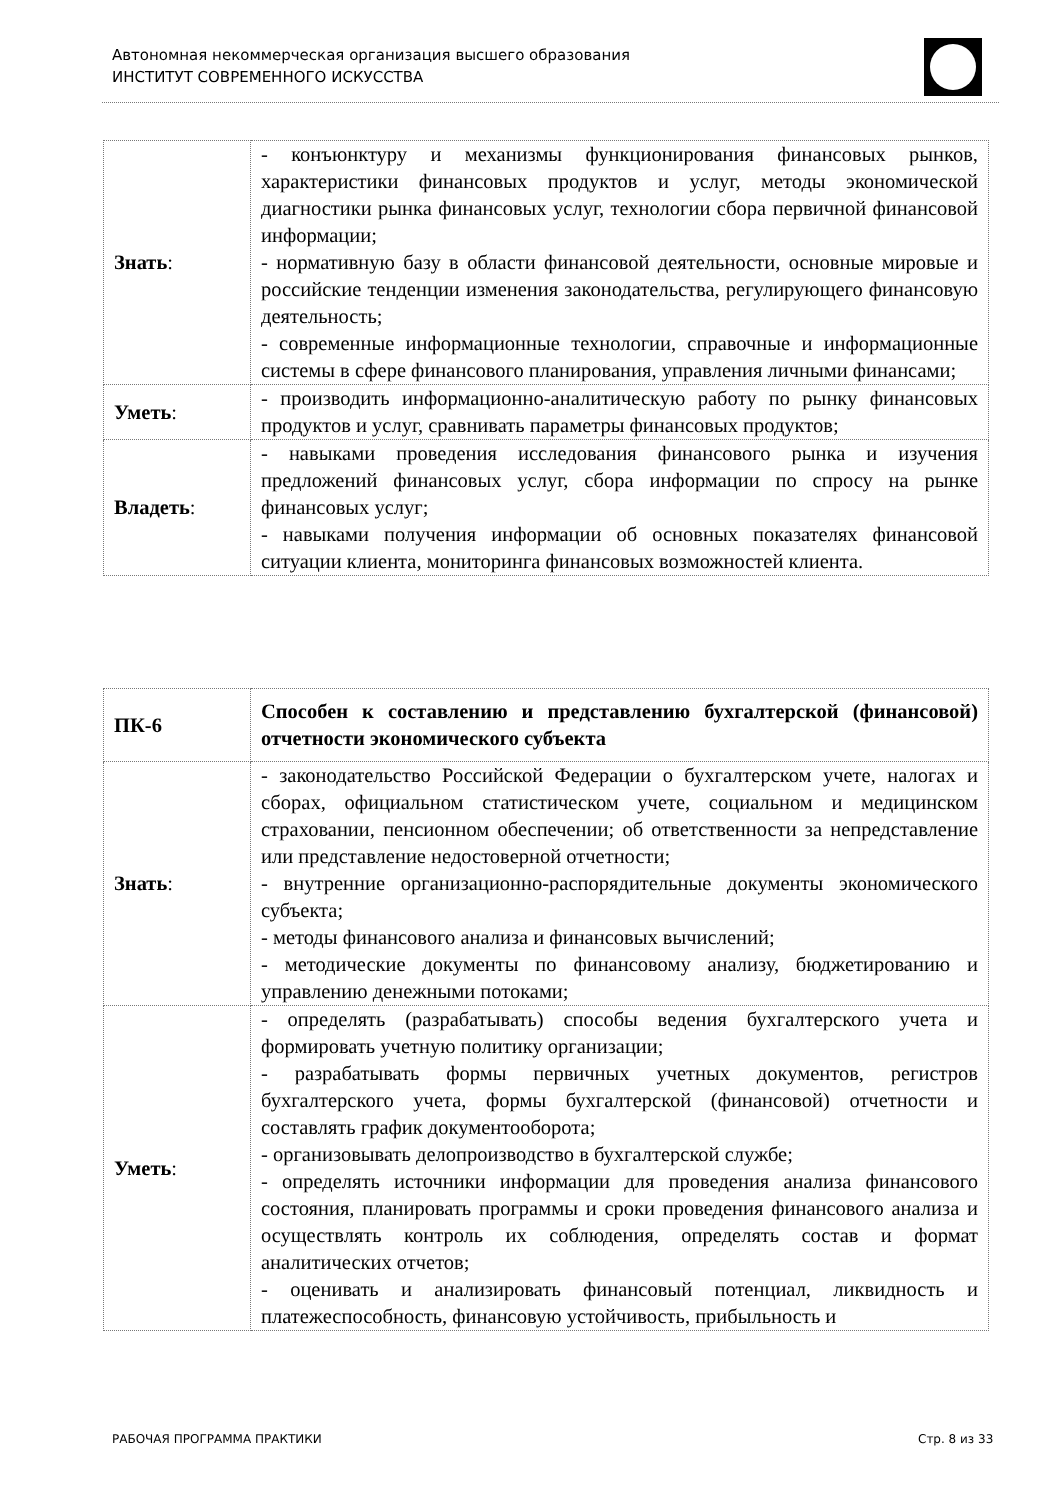Автономная некоммерческая организация высшего образования
ИНСТИТУТ СОВРЕМЕННОГО ИСКУССТВА
| Знать : | - конъюнктуру и механизмы функционирования финансовых рынков, характеристики финансовых продуктов и услуг, методы экономической диагностики рынка финансовых услуг, технологии сбора первичной финансовой информации; - нормативную базу в области финансовой деятельности, основные мировые и российские тенденции изменения законодательства, регулирующего финансовую деятельность; - современные информационные технологии, справочные и информационные системы в сфере финансового планирования, управления личными финансами; |
| Уметь : | - производить информационно-аналитическую работу по рынку финансовых продуктов и услуг, сравнивать параметры финансовых продуктов; |
| Владеть : | - навыками проведения исследования финансового рынка и изучения предложений финансовых услуг, сбора информации по спросу на рынке финансовых услуг; - навыками получения информации об основных показателях финансовой ситуации клиента, мониторинга финансовых возможностей клиента. |
| ПК-6 | Способен к составлению и представлению бухгалтерской (финансовой) отчетности экономического субъекта |
| Знать : | - законодательство Российской Федерации о бухгалтерском учете, налогах и сборах, официальном статистическом учете, социальном и медицинском страховании, пенсионном обеспечении; об ответственности за непредставление или представление недостоверной отчетности; - внутренние организационно-распорядительные документы экономического субъекта; - методы финансового анализа и финансовых вычислений; - методические документы по финансовому анализу, бюджетированию и управлению денежными потоками; |
| Уметь : | - определять (разрабатывать) способы ведения бухгалтерского учета и формировать учетную политику организации; - разрабатывать формы первичных учетных документов, регистров бухгалтерского учета, формы бухгалтерской (финансовой) отчетности и составлять график документооборота; - организовывать делопроизводство в бухгалтерской службе; - определять источники информации для проведения анализа финансового состояния, планировать программы и сроки проведения финансового анализа и осуществлять контроль их соблюдения, определять состав и формат аналитических отчетов; - оценивать и анализировать финансовый потенциал, ликвидность и платежеспособность, финансовую устойчивость, прибыльность и |
РАБОЧАЯ ПРОГРАММА ПРАКТИКИ Стр. 8 из 33